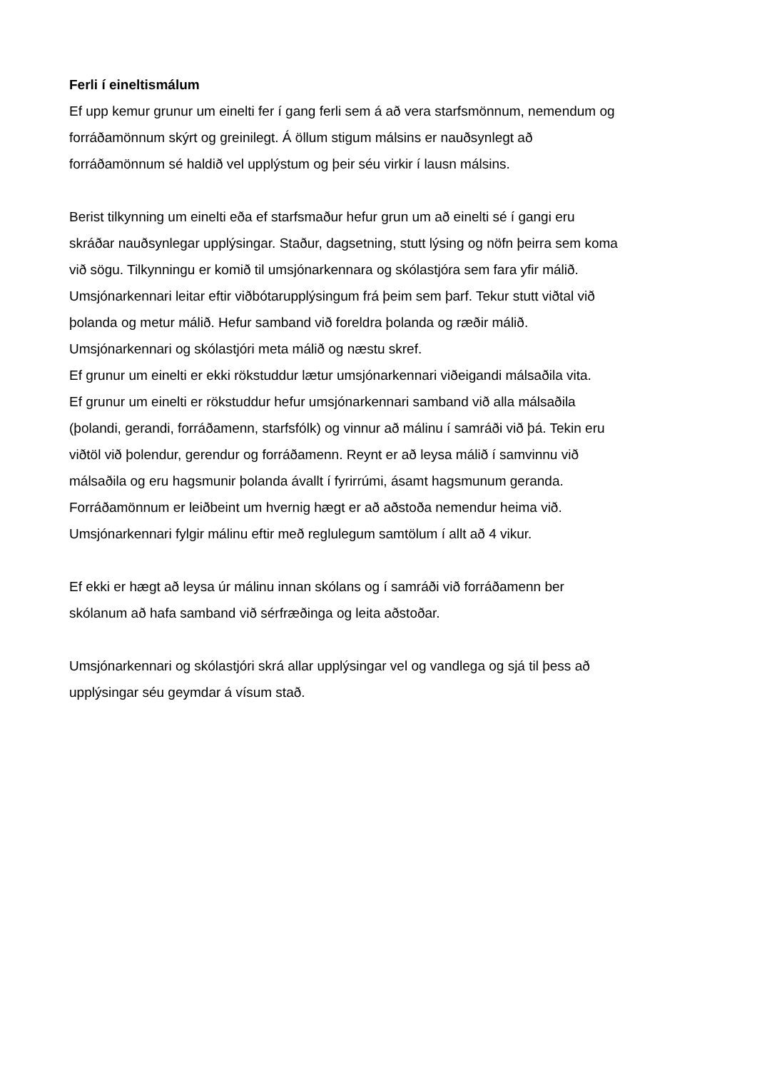Ferli í eineltismálum
Ef upp kemur grunur um einelti fer í gang ferli sem á að vera starfsmönnum, nemendum og
forráðamönnum skýrt og greinilegt. Á öllum stigum málsins er nauðsynlegt að
forráðamönnum sé haldið vel upplýstum og þeir séu virkir í lausn málsins.
Berist tilkynning um einelti eða ef starfsmaður hefur grun um að einelti sé í gangi eru
skráðar nauðsynlegar upplýsingar. Staður, dagsetning, stutt lýsing og nöfn þeirra sem koma
við sögu. Tilkynningu er komið til umsjónarkennara og skólastjóra sem fara yfir málið.
Umsjónarkennari leitar eftir viðbótarupplýsingum frá þeim sem þarf. Tekur stutt viðtal við
þolanda og metur málið. Hefur samband við foreldra þolanda og ræðir málið.
Umsjónarkennari og skólastjóri meta málið og næstu skref.
Ef grunur um einelti er ekki rökstuddur lætur umsjónarkennari viðeigandi málsaðila vita.
Ef grunur um einelti er rökstuddur hefur umsjónarkennari samband við alla málsaðila
(þolandi, gerandi, forráðamenn, starfsfólk) og vinnur að málinu í samráði við þá. Tekin eru
viðtöl við þolendur, gerendur og forráðamenn. Reynt er að leysa málið í samvinnu við
málsaðila og eru hagsmunir þolanda ávallt í fyrirrúmi, ásamt hagsmunum geranda.
Forráðamönnum er leiðbeint um hvernig hægt er að aðstoða nemendur heima við.
Umsjónarkennari fylgir málinu eftir með reglulegum samtölum í allt að 4 vikur.
Ef ekki er hægt að leysa úr málinu innan skólans og í samráði við forráðamenn ber
skólanum að hafa samband við sérfræðinga og leita aðstoðar.
Umsjónarkennari og skólastjóri skrá allar upplýsingar vel og vandlega og sjá til þess að
upplýsingar séu geymdar á vísum stað.